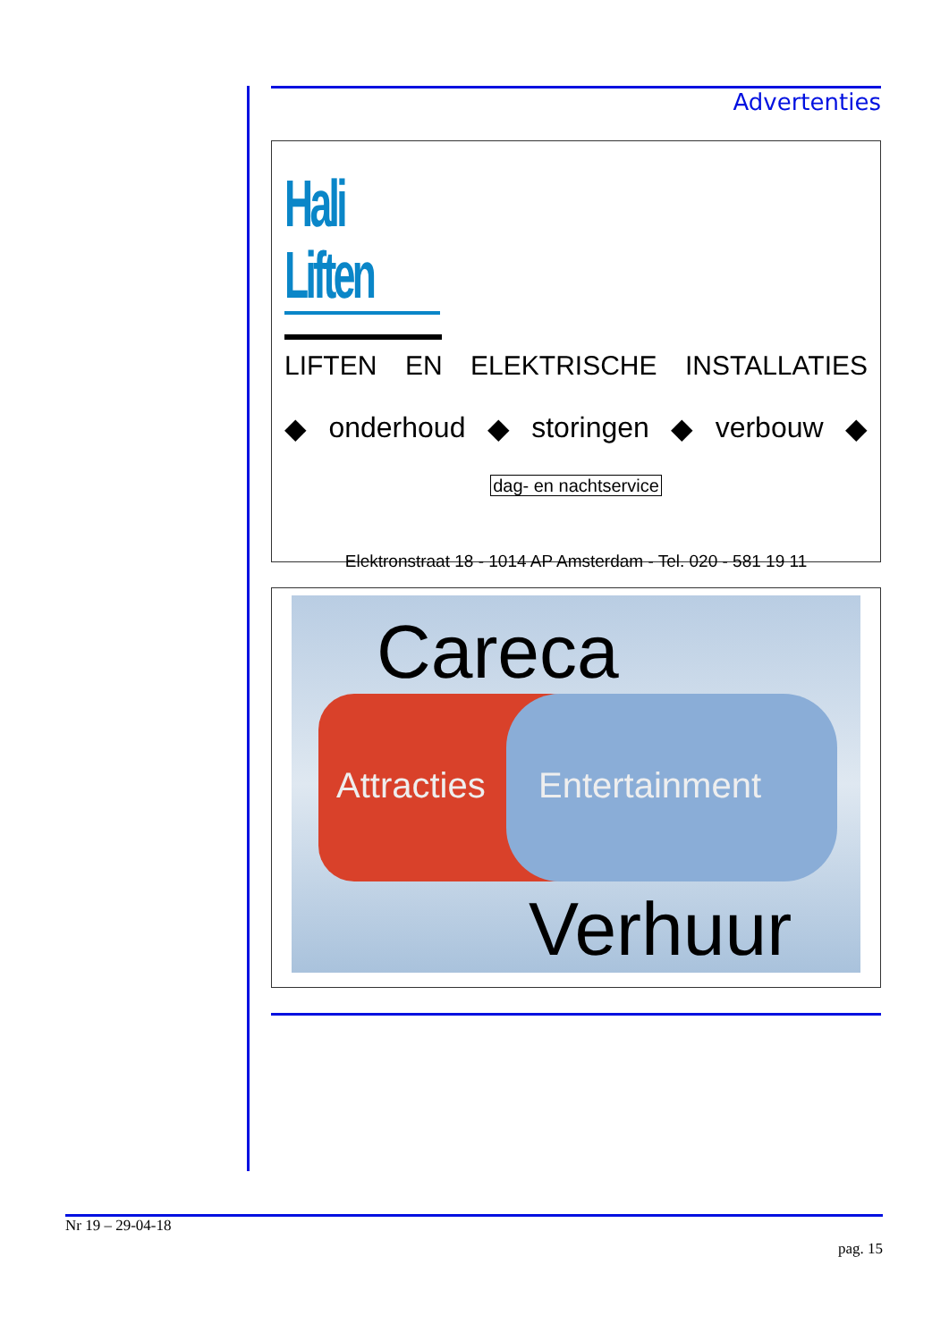Advertenties
Hali Liften
LIFTEN EN ELEKTRISCHE INSTALLATIES
◆ onderhoud ◆ storingen ◆ verbouw ◆
dag- en nachtservice
Elektronstraat 18 - 1014 AP Amsterdam - Tel. 020 - 581 19 11
Careca
Attracties Entertainment
Verhuur
Nr 19 – 29-04-18
pag. 15